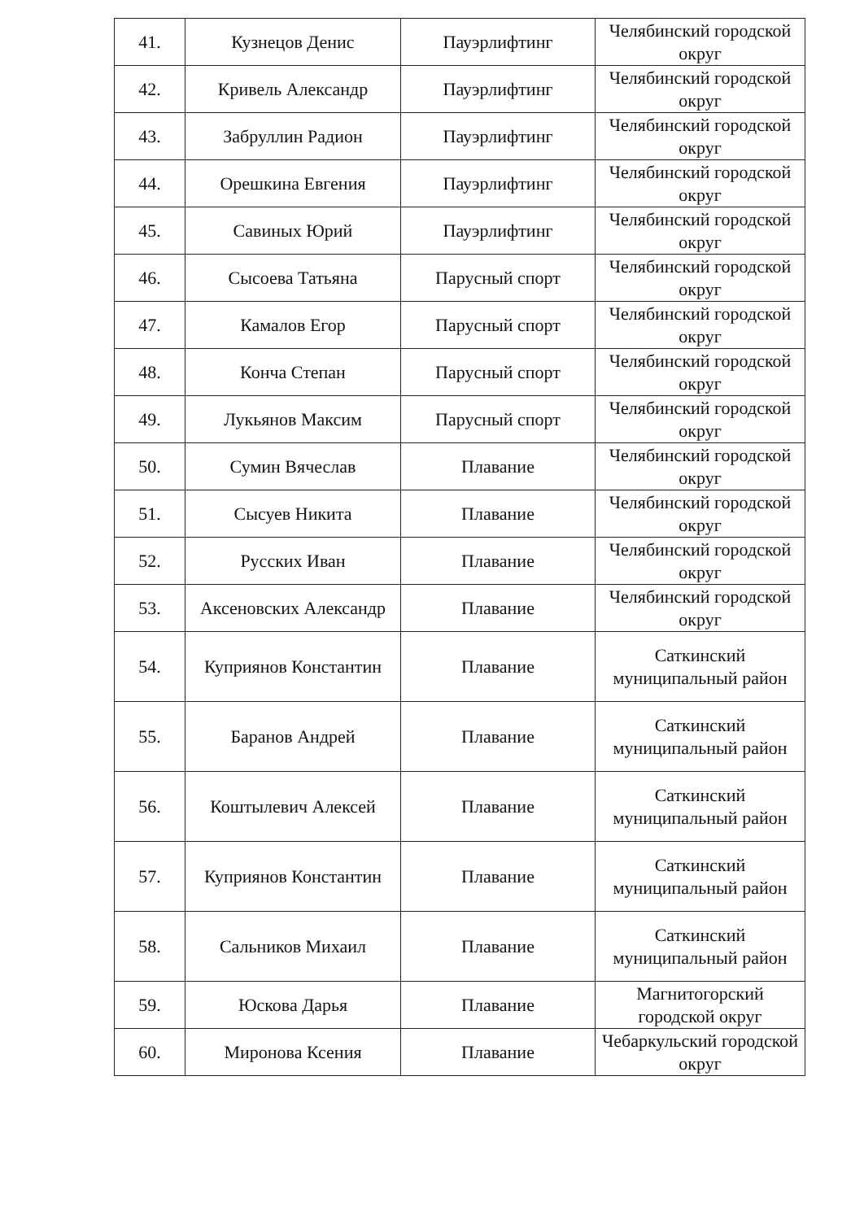| 41. | Кузнецов Денис | Пауэрлифтинг | Челябинский городской округ |
| 42. | Кривель Александр | Пауэрлифтинг | Челябинский городской округ |
| 43. | Забруллин Радион | Пауэрлифтинг | Челябинский городской округ |
| 44. | Орешкина Евгения | Пауэрлифтинг | Челябинский городской округ |
| 45. | Савиных Юрий | Пауэрлифтинг | Челябинский городской округ |
| 46. | Сысоева Татьяна | Парусный спорт | Челябинский городской округ |
| 47. | Камалов Егор | Парусный спорт | Челябинский городской округ |
| 48. | Конча Степан | Парусный спорт | Челябинский городской округ |
| 49. | Лукьянов Максим | Парусный спорт | Челябинский городской округ |
| 50. | Сумин Вячеслав | Плавание | Челябинский городской округ |
| 51. | Сысуев Никита | Плавание | Челябинский городской округ |
| 52. | Русских Иван | Плавание | Челябинский городской округ |
| 53. | Аксеновских Александр | Плавание | Челябинский городской округ |
| 54. | Куприянов Константин | Плавание | Саткинский муниципальный район |
| 55. | Баранов Андрей | Плавание | Саткинский муниципальный район |
| 56. | Коштылевич Алексей | Плавание | Саткинский муниципальный район |
| 57. | Куприянов Константин | Плавание | Саткинский муниципальный район |
| 58. | Сальников Михаил | Плавание | Саткинский муниципальный район |
| 59. | Юскова Дарья | Плавание | Магнитогорский городской округ |
| 60. | Миронова Ксения | Плавание | Чебаркульский городской округ |